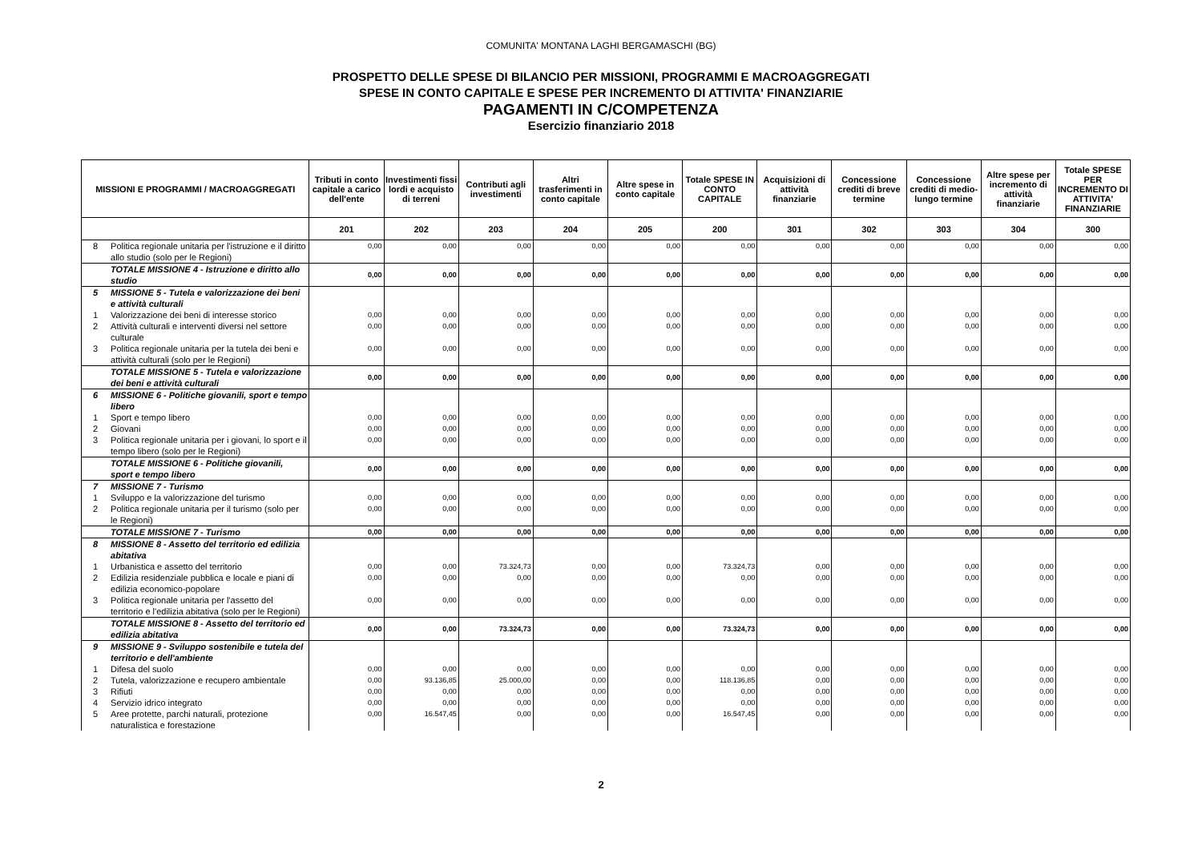COMUNITA' MONTANA LAGHI BERGAMASCHI (BG)
PROSPETTO DELLE SPESE DI BILANCIO PER MISSIONI, PROGRAMMI E MACROAGGREGATI
SPESE IN CONTO CAPITALE E SPESE PER INCREMENTO DI ATTIVITA' FINANZIARIE
PAGAMENTI IN C/COMPETENZA
Esercizio finanziario 2018
| MISSIONI E PROGRAMMI / MACROAGGREGATI | | Tributi in conto capitale a carico dell'ente | Investimenti fissi lordi e acquisto di terreni | Contributi agli investimenti | Altri trasferimenti in conto capitale | Altre spese in conto capitale | Totale SPESE IN CONTO CAPITALE | Acquisizioni di attività finanziarie | Concessione crediti di breve termine | Concessione crediti di medio-lungo termine | Altre spese per incremento di attività finanziarie | Totale SPESE PER INCREMENTO DI ATTIVITA' FINANZIARIE |
| --- | --- | --- | --- | --- | --- | --- | --- | --- | --- | --- | --- | --- |
| | | 201 | 202 | 203 | 204 | 205 | 200 | 301 | 302 | 303 | 304 | 300 |
| 8 | Politica regionale unitaria per l'istruzione e il diritto allo studio (solo per le Regioni) | 0,00 | 0,00 | 0,00 | 0,00 | 0,00 | 0,00 | 0,00 | 0,00 | 0,00 | 0,00 | 0,00 |
| | TOTALE MISSIONE 4 - Istruzione e diritto allo studio | 0,00 | 0,00 | 0,00 | 0,00 | 0,00 | 0,00 | 0,00 | 0,00 | 0,00 | 0,00 | 0,00 |
| 5 | MISSIONE 5 - Tutela e valorizzazione dei beni e attività culturali | | | | | | | | | | | |
| 1 | Valorizzazione dei beni di interesse storico | 0,00 | 0,00 | 0,00 | 0,00 | 0,00 | 0,00 | 0,00 | 0,00 | 0,00 | 0,00 | 0,00 |
| 2 | Attività culturali e interventi diversi nel settore culturale | 0,00 | 0,00 | 0,00 | 0,00 | 0,00 | 0,00 | 0,00 | 0,00 | 0,00 | 0,00 | 0,00 |
| 3 | Politica regionale unitaria per la tutela dei beni e attività culturali (solo per le Regioni) | 0,00 | 0,00 | 0,00 | 0,00 | 0,00 | 0,00 | 0,00 | 0,00 | 0,00 | 0,00 | 0,00 |
| | TOTALE MISSIONE 5 - Tutela e valorizzazione dei beni e attività culturali | 0,00 | 0,00 | 0,00 | 0,00 | 0,00 | 0,00 | 0,00 | 0,00 | 0,00 | 0,00 | 0,00 |
| 6 | MISSIONE 6 - Politiche giovanili, sport e tempo libero | | | | | | | | | | | |
| 1 | Sport e tempo libero | 0,00 | 0,00 | 0,00 | 0,00 | 0,00 | 0,00 | 0,00 | 0,00 | 0,00 | 0,00 | 0,00 |
| 2 | Giovani | 0,00 | 0,00 | 0,00 | 0,00 | 0,00 | 0,00 | 0,00 | 0,00 | 0,00 | 0,00 | 0,00 |
| 3 | Politica regionale unitaria per i giovani, lo sport e il tempo libero (solo per le Regioni) | 0,00 | 0,00 | 0,00 | 0,00 | 0,00 | 0,00 | 0,00 | 0,00 | 0,00 | 0,00 | 0,00 |
| | TOTALE MISSIONE 6 - Politiche giovanili, sport e tempo libero | 0,00 | 0,00 | 0,00 | 0,00 | 0,00 | 0,00 | 0,00 | 0,00 | 0,00 | 0,00 | 0,00 |
| 7 | MISSIONE 7 - Turismo | | | | | | | | | | | |
| 1 | Sviluppo e la valorizzazione del turismo | 0,00 | 0,00 | 0,00 | 0,00 | 0,00 | 0,00 | 0,00 | 0,00 | 0,00 | 0,00 | 0,00 |
| 2 | Politica regionale unitaria per il turismo (solo per le Regioni) | 0,00 | 0,00 | 0,00 | 0,00 | 0,00 | 0,00 | 0,00 | 0,00 | 0,00 | 0,00 | 0,00 |
| | TOTALE MISSIONE 7 - Turismo | 0,00 | 0,00 | 0,00 | 0,00 | 0,00 | 0,00 | 0,00 | 0,00 | 0,00 | 0,00 | 0,00 |
| 8 | MISSIONE 8 - Assetto del territorio ed edilizia abitativa | | | | | | | | | | | |
| 1 | Urbanistica e assetto del territorio | 0,00 | 0,00 | 73.324,73 | 0,00 | 0,00 | 73.324,73 | 0,00 | 0,00 | 0,00 | 0,00 | 0,00 |
| 2 | Edilizia residenziale pubblica e locale e piani di edilizia economico-popolare | 0,00 | 0,00 | 0,00 | 0,00 | 0,00 | 0,00 | 0,00 | 0,00 | 0,00 | 0,00 | 0,00 |
| 3 | Politica regionale unitaria per l'assetto del territorio e l'edilizia abitativa (solo per le Regioni) | 0,00 | 0,00 | 0,00 | 0,00 | 0,00 | 0,00 | 0,00 | 0,00 | 0,00 | 0,00 | 0,00 |
| | TOTALE MISSIONE 8 - Assetto del territorio ed edilizia abitativa | 0,00 | 0,00 | 73.324,73 | 0,00 | 0,00 | 73.324,73 | 0,00 | 0,00 | 0,00 | 0,00 | 0,00 |
| 9 | MISSIONE 9 - Sviluppo sostenibile e tutela del territorio e dell'ambiente | | | | | | | | | | | |
| 1 | Difesa del suolo | 0,00 | 0,00 | 0,00 | 0,00 | 0,00 | 0,00 | 0,00 | 0,00 | 0,00 | 0,00 | 0,00 |
| 2 | Tutela, valorizzazione e recupero ambientale | 0,00 | 93.136,85 | 25.000,00 | 0,00 | 0,00 | 118.136,85 | 0,00 | 0,00 | 0,00 | 0,00 | 0,00 |
| 3 | Rifiuti | 0,00 | 0,00 | 0,00 | 0,00 | 0,00 | 0,00 | 0,00 | 0,00 | 0,00 | 0,00 | 0,00 |
| 4 | Servizio idrico integrato | 0,00 | 0,00 | 0,00 | 0,00 | 0,00 | 0,00 | 0,00 | 0,00 | 0,00 | 0,00 | 0,00 |
| 5 | Aree protette, parchi naturali, protezione naturalistica e forestazione | 0,00 | 16.547,45 | 0,00 | 0,00 | 0,00 | 16.547,45 | 0,00 | 0,00 | 0,00 | 0,00 | 0,00 |
2